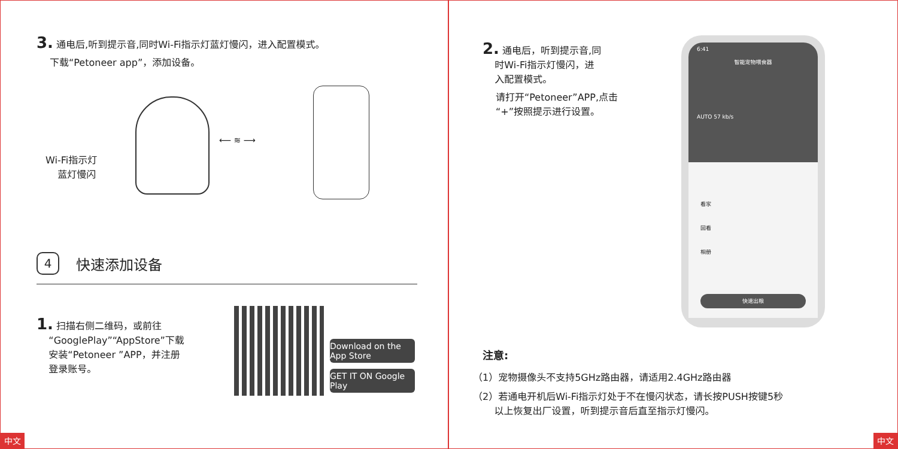3. 通电后,听到提示音,同时Wi-Fi指示灯蓝灯慢闪，进入配置模式。
下载“Petoneer app”，添加设备。
Wi-Fi指示灯
蓝灯慢闪
⟵ ≋ ⟶
4
快速添加设备
1. 扫描右侧二维码，或前往
“GooglePlay”“AppStore”下载
安装“Petoneer ”APP，并注册
登录账号。
Download on the App Store
GET IT ON Google Play
中文
2. 通电后，听到提示音,同
时Wi-Fi指示灯慢闪，进
入配置模式。
请打开“Petoneer”APP,点击“+”按照提示进行设置。
6:41
智能宠物喂食器
AUTO 57 kb/s
看家
回看
相册
快速出粮
注意:
（1）宠物摄像头不支持5GHz路由器，请适用2.4GHz路由器
（2）若通电开机后Wi-Fi指示灯处于不在慢闪状态，请长按PUSH按键5秒
以上恢复出厂设置，听到提示音后直至指示灯慢闪。
中文